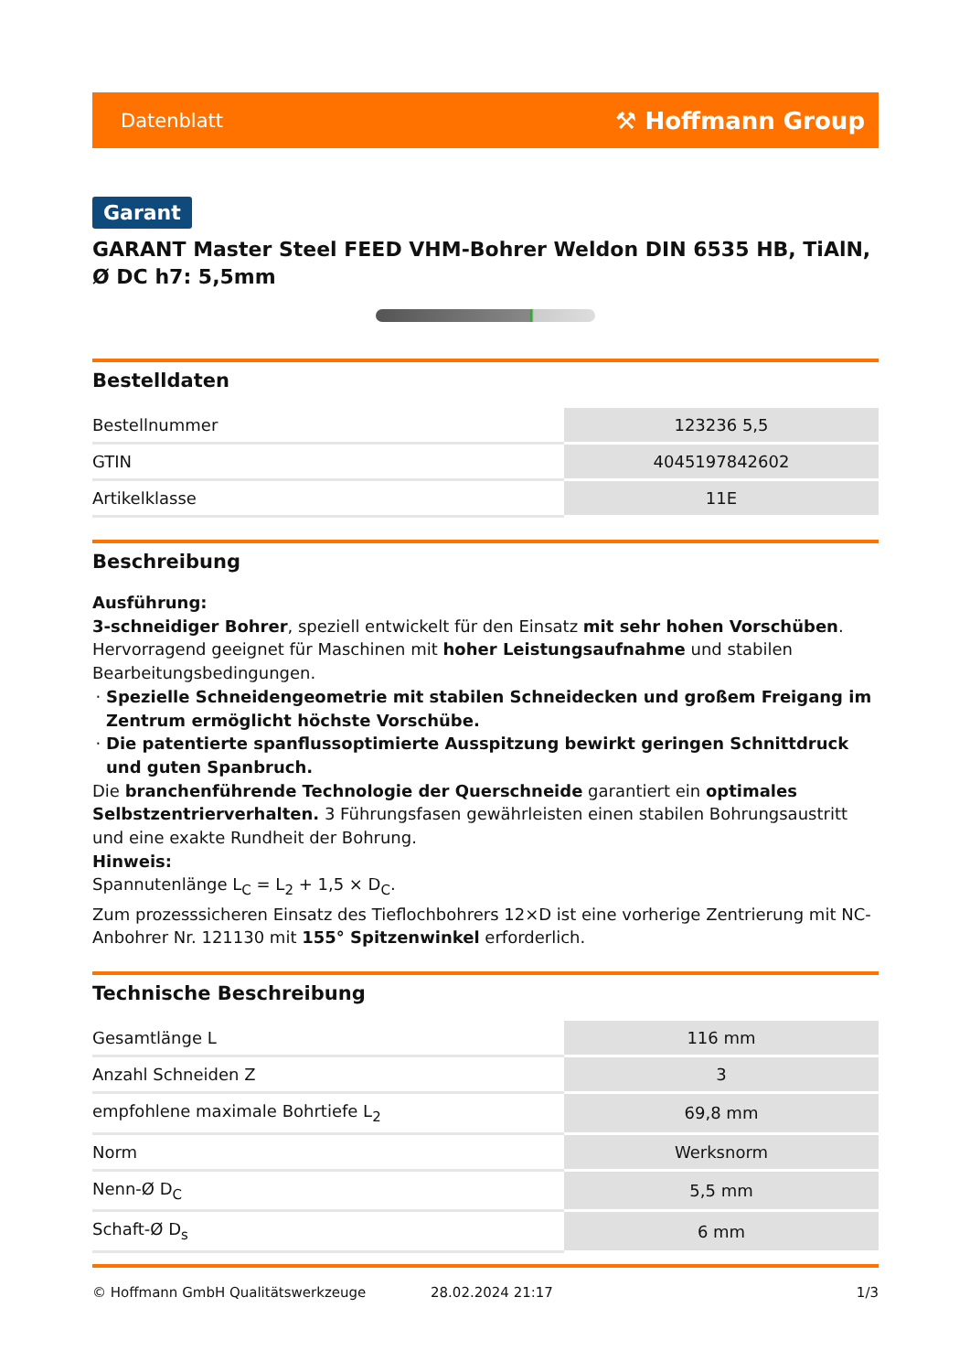Datenblatt ⚒ Hoffmann Group
Garant
GARANT Master Steel FEED VHM-Bohrer Weldon DIN 6535 HB, TiAlN, Ø DC h7: 5,5mm
Bestelldaten
| Bestellnummer | 123236 5,5 |
| GTIN | 4045197842602 |
| Artikelklasse | 11E |
Beschreibung
Ausführung:
3-schneidiger Bohrer, speziell entwickelt für den Einsatz mit sehr hohen Vorschüben. Hervorragend geeignet für Maschinen mit hoher Leistungsaufnahme und stabilen Bearbeitungsbedingungen.
Spezielle Schneidengeometrie mit stabilen Schneidecken und großem Freigang im Zentrum ermöglicht höchste Vorschübe.
Die patentierte spanflussoptimierte Ausspitzung bewirkt geringen Schnittdruck und guten Spanbruch.
Die branchenführende Technologie der Querschneide garantiert ein optimales Selbstzentrierverhalten. 3 Führungsfasen gewährleisten einen stabilen Bohrungsaustritt und eine exakte Rundheit der Bohrung.
Hinweis:
Spannutenlänge L<sub>C</sub> = L<sub>2</sub> + 1,5 × D<sub>C</sub>.
Zum prozesssicheren Einsatz des Tieflochbohrers 12×D ist eine vorherige Zentrierung mit NC-Anbohrer Nr. 121130 mit 155° Spitzenwinkel erforderlich.
Technische Beschreibung
| Gesamtlänge L | 116 mm |
| Anzahl Schneiden Z | 3 |
| empfohlene maximale Bohrtiefe L<sub>2</sub> | 69,8 mm |
| Norm | Werksnorm |
| Nenn-Ø D<sub>C</sub> | 5,5 mm |
| Schaft-Ø D<sub>s</sub> | 6 mm |
© Hoffmann GmbH Qualitätswerkzeuge 28.02.2024 21:17 1/3